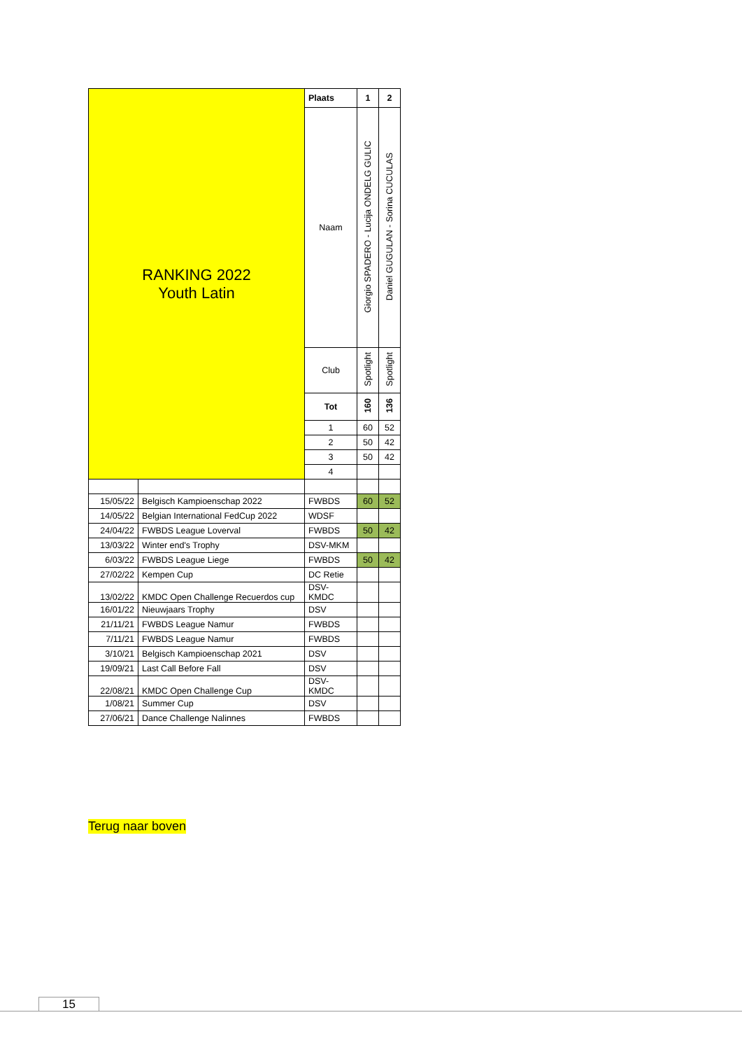| RANKING 2022 Youth Latin | | Plaats | 1 | 2 |
| | | Naam | Giorgio SPADERO - Lucija ONDELG GULIC | Daniel GUGULAN - Sorina CUCULAS |
| | | Club | Spotlight | Spotlight |
| | | Tot | 160 | 136 |
| | | 1 | 60 | 52 |
| | | 2 | 50 | 42 |
| | | 3 | 50 | 42 |
| | | 4 | | |
| 15/05/22 | Belgisch Kampioenschap 2022 | FWBDS | 60 | 52 |
| 14/05/22 | Belgian International FedCup 2022 | WDSF | | |
| 24/04/22 | FWBDS League Loverval | FWBDS | 50 | 42 |
| 13/03/22 | Winter end's Trophy | DSV-MKM | | |
| 6/03/22 | FWBDS League Liege | FWBDS | 50 | 42 |
| 27/02/22 | Kempen Cup | DC Retie | | |
| 13/02/22 | KMDC Open Challenge Recuerdos cup | DSV- KMDC | | |
| 16/01/22 | Nieuwjaars Trophy | DSV | | |
| 21/11/21 | FWBDS League Namur | FWBDS | | |
| 7/11/21 | FWBDS League Namur | FWBDS | | |
| 3/10/21 | Belgisch Kampioenschap 2021 | DSV | | |
| 19/09/21 | Last Call Before Fall | DSV | | |
| 22/08/21 | KMDC Open Challenge Cup | DSV- KMDC | | |
| 1/08/21 | Summer Cup | DSV | | |
| 27/06/21 | Dance Challenge Nalinnes | FWBDS | | |
Terug naar boven
15